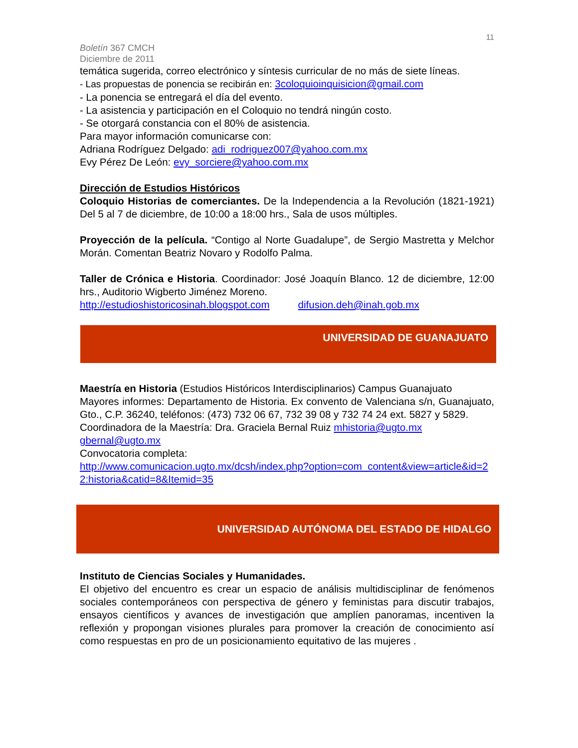11
Boletín 367 CMCH
Diciembre de 2011
temática sugerida, correo electrónico y síntesis curricular de no más de siete líneas.
- Las propuestas de ponencia se recibirán en: 3coloquioinquisicion@gmail.com
- La ponencia se entregará el día del evento.
- La asistencia y participación en el Coloquio no tendrá ningún costo.
- Se otorgará constancia con el 80% de asistencia.
Para mayor información comunicarse con:
Adriana Rodríguez Delgado: adi_rodriguez007@yahoo.com.mx
Evy Pérez De León: evy_sorciere@yahoo.com.mx
Dirección de Estudios Históricos
Coloquio Historias de comerciantes. De la Independencia a la Revolución (1821-1921) Del 5 al 7 de diciembre, de 10:00 a 18:00 hrs., Sala de usos múltiples.
Proyección de la película. “Contigo al Norte Guadalupe”, de Sergio Mastretta y Melchor Morán. Comentan Beatriz Novaro y Rodolfo Palma.
Taller de Crónica e Historia. Coordinador: José Joaquín Blanco. 12 de diciembre, 12:00 hrs., Auditorio Wigberto Jiménez Moreno.
http://estudioshistoricosinah.blogspot.com difusion.deh@inah.gob.mx
UNIVERSIDAD DE GUANAJUATO
Maestría en Historia (Estudios Históricos Interdisciplinarios) Campus Guanajuato
Mayores informes: Departamento de Historia. Ex convento de Valenciana s/n, Guanajuato, Gto., C.P. 36240, teléfonos: (473) 732 06 67, 732 39 08 y 732 74 24 ext. 5827 y 5829.
Coordinadora de la Maestría: Dra. Graciela Bernal Ruiz mhistoria@ugto.mx gbernal@ugto.mx
Convocatoria completa:
http://www.comunicacion.ugto.mx/dcsh/index.php?option=com_content&view=article&id=22:historia&catid=8&Itemid=35
UNIVERSIDAD AUTÓNOMA DEL ESTADO DE HIDALGO
Instituto de Ciencias Sociales y Humanidades.
El objetivo del encuentro es crear un espacio de análisis multidisciplinar de fenómenos sociales contemporáneos con perspectiva de género y feministas para discutir trabajos, ensayos científicos y avances de investigación que amplíen panoramas, incentiven la reflexión y propongan visiones plurales para promover la creación de conocimiento así como respuestas en pro de un posicionamiento equitativo de las mujeres .